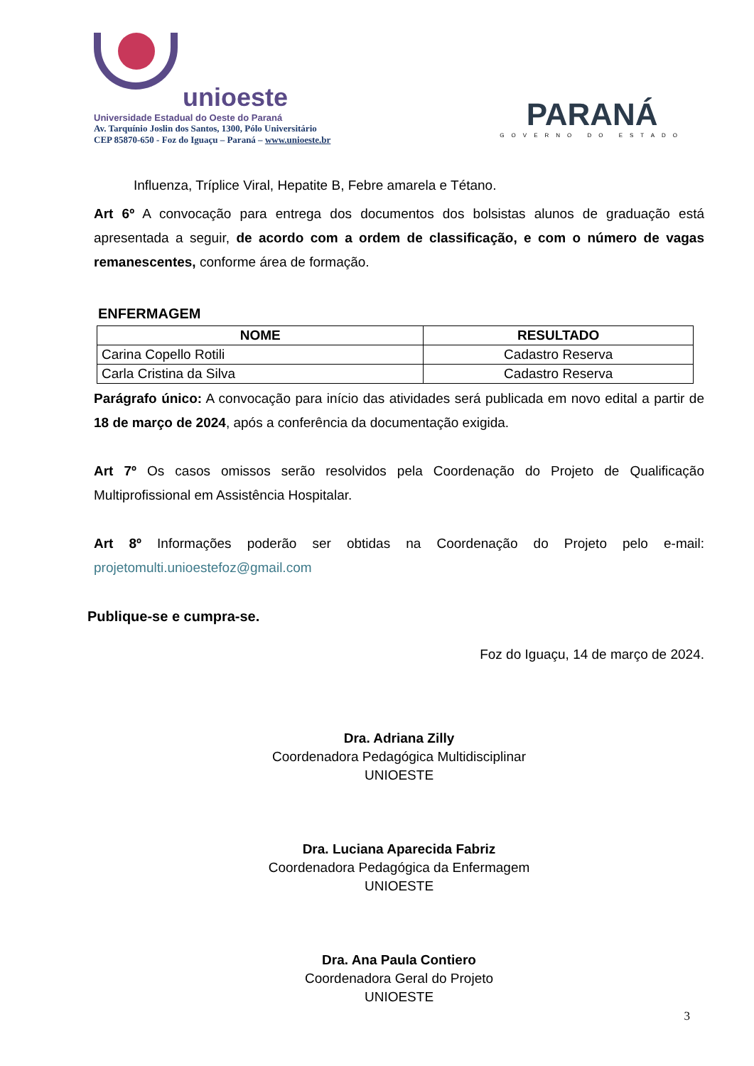unioeste
Universidade Estadual do Oeste do Paraná
Av. Tarquínio Joslin dos Santos, 1300, Pólo Universitário
CEP 85870-650 - Foz do Iguaçu – Paraná – www.unioeste.br
PARANÁ
GOVERNO DO ESTADO
Influenza, Tríplice Viral, Hepatite B, Febre amarela e Tétano.
Art 6º A convocação para entrega dos documentos dos bolsistas alunos de graduação está apresentada a seguir, de acordo com a ordem de classificação, e com o número de vagas remanescentes, conforme área de formação.
ENFERMAGEM
| NOME | RESULTADO |
| --- | --- |
| Carina Copello Rotili | Cadastro Reserva |
| Carla Cristina da Silva | Cadastro Reserva |
Parágrafo único: A convocação para início das atividades será publicada em novo edital a partir de 18 de março de 2024, após a conferência da documentação exigida.
Art 7º Os casos omissos serão resolvidos pela Coordenação do Projeto de Qualificação Multiprofissional em Assistência Hospitalar.
Art 8º Informações poderão ser obtidas na Coordenação do Projeto pelo e-mail: projetomulti.unioestefoz@gmail.com
Publique-se e cumpra-se.
Foz do Iguaçu, 14 de março de 2024.
Dra. Adriana Zilly
Coordenadora Pedagógica Multidisciplinar
UNIOESTE
Dra. Luciana Aparecida Fabriz
Coordenadora Pedagógica da Enfermagem
UNIOESTE
Dra. Ana Paula Contiero
Coordenadora Geral do Projeto
UNIOESTE
3